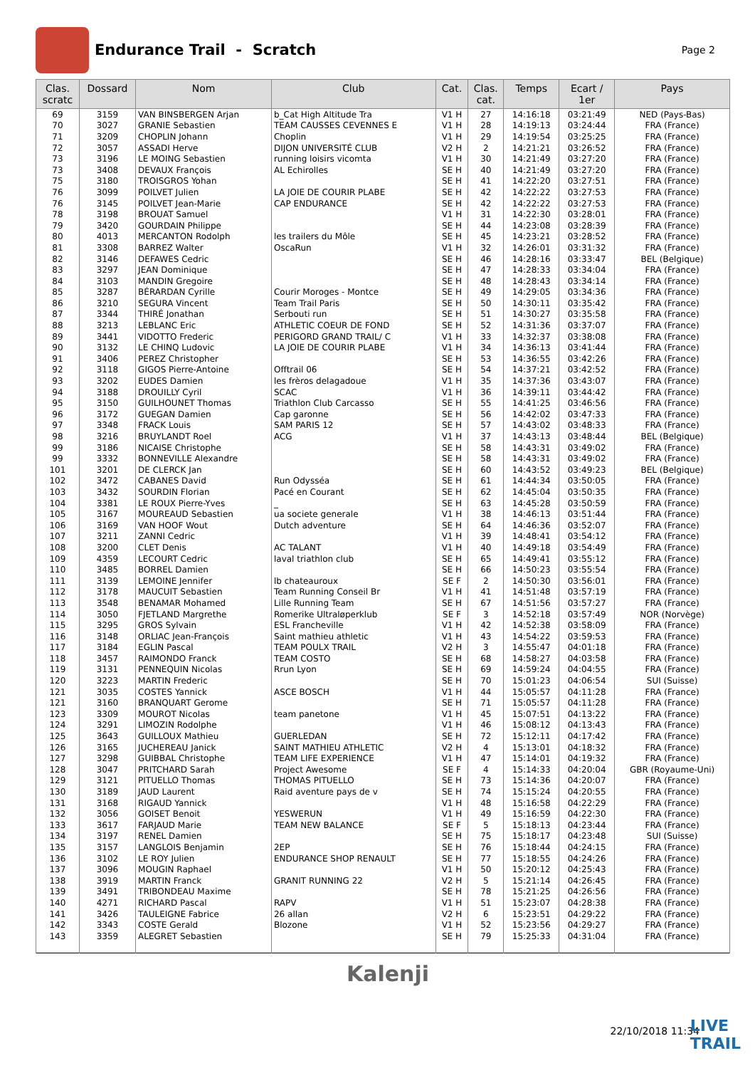Endurance Trail - Scratch
Page 2
| Clas. scratc | Dossard | Nom | Club | Cat. | Clas. cat. | Temps | Ecart / 1er | Pays |
| --- | --- | --- | --- | --- | --- | --- | --- | --- |
| 69 | 3159 | VAN BINSBERGEN Arjan | b_Cat High Altitude Tra | V1 H | 27 | 14:16:18 | 03:21:49 | NED (Pays-Bas) |
| 70 | 3027 | GRANIE Sebastien | TEAM CAUSSES CEVENNES E | V1 H | 28 | 14:19:13 | 03:24:44 | FRA (France) |
| 71 | 3209 | CHOPLIN Johann | Choplin | V1 H | 29 | 14:19:54 | 03:25:25 | FRA (France) |
| 72 | 3057 | ASSADI Herve | DIJON UNIVERSITÉ CLUB | V2 H | 2 | 14:21:21 | 03:26:52 | FRA (France) |
| 73 | 3196 | LE MOING Sebastien | running loisirs vicomta | V1 H | 30 | 14:21:49 | 03:27:20 | FRA (France) |
| 73 | 3408 | DEVAUX François | AL Echirolles | SE H | 40 | 14:21:49 | 03:27:20 | FRA (France) |
| 75 | 3180 | TROISGROS Yohan | | SE H | 41 | 14:22:20 | 03:27:51 | FRA (France) |
| 76 | 3099 | POILVET Julien | LA JOIE DE COURIR PLABE | SE H | 42 | 14:22:22 | 03:27:53 | FRA (France) |
| 76 | 3145 | POILVET Jean-Marie | CAP ENDURANCE | SE H | 42 | 14:22:22 | 03:27:53 | FRA (France) |
| 78 | 3198 | BROUAT Samuel | | V1 H | 31 | 14:22:30 | 03:28:01 | FRA (France) |
| 79 | 3420 | GOURDAIN Philippe | | SE H | 44 | 14:23:08 | 03:28:39 | FRA (France) |
| 80 | 4013 | MERCANTON Rodolph | les trailers du Môle | SE H | 45 | 14:23:21 | 03:28:52 | FRA (France) |
| 81 | 3308 | BARREZ Walter | OscaRun | V1 H | 32 | 14:26:01 | 03:31:32 | FRA (France) |
| 82 | 3146 | DEFAWES Cedric | | SE H | 46 | 14:28:16 | 03:33:47 | BEL (Belgique) |
| 83 | 3297 | JEAN Dominique | | SE H | 47 | 14:28:33 | 03:34:04 | FRA (France) |
| 84 | 3103 | MANDIN Gregoire | | SE H | 48 | 14:28:43 | 03:34:14 | FRA (France) |
| 85 | 3287 | BÉRARDAN Cyrille | Courir Moroges - Montce | SE H | 49 | 14:29:05 | 03:34:36 | FRA (France) |
| 86 | 3210 | SEGURA Vincent | Team Trail Paris | SE H | 50 | 14:30:11 | 03:35:42 | FRA (France) |
| 87 | 3344 | THIRÉ Jonathan | Serbouti run | SE H | 51 | 14:30:27 | 03:35:58 | FRA (France) |
| 88 | 3213 | LEBLANC Eric | ATHLETIC COEUR DE FOND | SE H | 52 | 14:31:36 | 03:37:07 | FRA (France) |
| 89 | 3441 | VIDOTTO Frederic | PERIGORD GRAND TRAIL/ C | V1 H | 33 | 14:32:37 | 03:38:08 | FRA (France) |
| 90 | 3132 | LE CHINQ Ludovic | LA JOIE DE COURIR PLABE | V1 H | 34 | 14:36:13 | 03:41:44 | FRA (France) |
| 91 | 3406 | PEREZ Christopher | | SE H | 53 | 14:36:55 | 03:42:26 | FRA (France) |
| 92 | 3118 | GIGOS Pierre-Antoine | Offtrail 06 | SE H | 54 | 14:37:21 | 03:42:52 | FRA (France) |
| 93 | 3202 | EUDES Damien | les frèros delagadoue | V1 H | 35 | 14:37:36 | 03:43:07 | FRA (France) |
| 94 | 3188 | DROUILLY Cyril | SCAC | V1 H | 36 | 14:39:11 | 03:44:42 | FRA (France) |
| 95 | 3150 | GUILHOUNET Thomas | Triathlon Club Carcasso | SE H | 55 | 14:41:25 | 03:46:56 | FRA (France) |
| 96 | 3172 | GUEGAN Damien | Cap garonne | SE H | 56 | 14:42:02 | 03:47:33 | FRA (France) |
| 97 | 3348 | FRACK Louis | SAM PARIS 12 | SE H | 57 | 14:43:02 | 03:48:33 | FRA (France) |
| 98 | 3216 | BRUYLANDT Roel | ACG | V1 H | 37 | 14:43:13 | 03:48:44 | BEL (Belgique) |
| 99 | 3186 | NICAISE Christophe | | SE H | 58 | 14:43:31 | 03:49:02 | FRA (France) |
| 99 | 3332 | BONNEVILLE Alexandre | | SE H | 58 | 14:43:31 | 03:49:02 | FRA (France) |
| 101 | 3201 | DE CLERCK Jan | | SE H | 60 | 14:43:52 | 03:49:23 | BEL (Belgique) |
| 102 | 3472 | CABANES David | Run Odysséa | SE H | 61 | 14:44:34 | 03:50:05 | FRA (France) |
| 103 | 3432 | SOURDIN Florian | Pacé en Courant | SE H | 62 | 14:45:04 | 03:50:35 | FRA (France) |
| 104 | 3381 | LE ROUX Pierre-Yves | _ | SE H | 63 | 14:45:28 | 03:50:59 | FRA (France) |
| 105 | 3167 | MOUREAUD Sebastien | ua societe generale | V1 H | 38 | 14:46:13 | 03:51:44 | FRA (France) |
| 106 | 3169 | VAN HOOF Wout | Dutch adventure | SE H | 64 | 14:46:36 | 03:52:07 | FRA (France) |
| 107 | 3211 | ZANNI Cedric | | V1 H | 39 | 14:48:41 | 03:54:12 | FRA (France) |
| 108 | 3200 | CLET Denis | AC TALANT | V1 H | 40 | 14:49:18 | 03:54:49 | FRA (France) |
| 109 | 4359 | LECOURT Cedric | laval triathlon club | SE H | 65 | 14:49:41 | 03:55:12 | FRA (France) |
| 110 | 3485 | BORREL Damien | | SE H | 66 | 14:50:23 | 03:55:54 | FRA (France) |
| 111 | 3139 | LEMOINE Jennifer | lb chateauroux | SE F | 2 | 14:50:30 | 03:56:01 | FRA (France) |
| 112 | 3178 | MAUCUIT Sebastien | Team Running Conseil Br | V1 H | 41 | 14:51:48 | 03:57:19 | FRA (France) |
| 113 | 3548 | BENAMAR Mohamed | Lille Running Team | SE H | 67 | 14:51:56 | 03:57:27 | FRA (France) |
| 114 | 3050 | FJETLAND Margrethe | Romerike Ultraløperklub | SE F | 3 | 14:52:18 | 03:57:49 | NOR (Norvège) |
| 115 | 3295 | GROS Sylvain | ESL Francheville | V1 H | 42 | 14:52:38 | 03:58:09 | FRA (France) |
| 116 | 3148 | ORLIAC Jean-François | Saint mathieu athletic | V1 H | 43 | 14:54:22 | 03:59:53 | FRA (France) |
| 117 | 3184 | EGLIN Pascal | TEAM POULX TRAIL | V2 H | 3 | 14:55:47 | 04:01:18 | FRA (France) |
| 118 | 3457 | RAIMONDO Franck | TEAM COSTO | SE H | 68 | 14:58:27 | 04:03:58 | FRA (France) |
| 119 | 3131 | PENNEQUIN Nicolas | Rrun Lyon | SE H | 69 | 14:59:24 | 04:04:55 | FRA (France) |
| 120 | 3223 | MARTIN Frederic | | SE H | 70 | 15:01:23 | 04:06:54 | SUI (Suisse) |
| 121 | 3035 | COSTES Yannick | ASCE BOSCH | V1 H | 44 | 15:05:57 | 04:11:28 | FRA (France) |
| 121 | 3160 | BRANQUART Gerome | | SE H | 71 | 15:05:57 | 04:11:28 | FRA (France) |
| 123 | 3309 | MOUROT Nicolas | team panetone | V1 H | 45 | 15:07:51 | 04:13:22 | FRA (France) |
| 124 | 3291 | LIMOZIN Rodolphe | | V1 H | 46 | 15:08:12 | 04:13:43 | FRA (France) |
| 125 | 3643 | GUILLOUX Mathieu | GUERLEDAN | SE H | 72 | 15:12:11 | 04:17:42 | FRA (France) |
| 126 | 3165 | JUCHEREAU Janick | SAINT MATHIEU ATHLETIC | V2 H | 4 | 15:13:01 | 04:18:32 | FRA (France) |
| 127 | 3298 | GUIBBAL Christophe | TEAM LIFE EXPERIENCE | V1 H | 47 | 15:14:01 | 04:19:32 | FRA (France) |
| 128 | 3047 | PRITCHARD Sarah | Project Awesome | SE F | 4 | 15:14:33 | 04:20:04 | GBR (Royaume-Uni) |
| 129 | 3121 | PITUELLO Thomas | THOMAS PITUELLO | SE H | 73 | 15:14:36 | 04:20:07 | FRA (France) |
| 130 | 3189 | JAUD Laurent | Raid aventure pays de v | SE H | 74 | 15:15:24 | 04:20:55 | FRA (France) |
| 131 | 3168 | RIGAUD Yannick | | V1 H | 48 | 15:16:58 | 04:22:29 | FRA (France) |
| 132 | 3056 | GOISET Benoit | YESWERUN | V1 H | 49 | 15:16:59 | 04:22:30 | FRA (France) |
| 133 | 3617 | FARJAUD Marie | TEAM NEW BALANCE | SE F | 5 | 15:18:13 | 04:23:44 | FRA (France) |
| 134 | 3197 | RENEL Damien | | SE H | 75 | 15:18:17 | 04:23:48 | SUI (Suisse) |
| 135 | 3157 | LANGLOIS Benjamin | 2EP | SE H | 76 | 15:18:44 | 04:24:15 | FRA (France) |
| 136 | 3102 | LE ROY Julien | ENDURANCE SHOP RENAULT | SE H | 77 | 15:18:55 | 04:24:26 | FRA (France) |
| 137 | 3096 | MOUGIN Raphael | | V1 H | 50 | 15:20:12 | 04:25:43 | FRA (France) |
| 138 | 3919 | MARTIN Franck | GRANIT RUNNING 22 | V2 H | 5 | 15:21:14 | 04:26:45 | FRA (France) |
| 139 | 3491 | TRIBONDEAU Maxime | | SE H | 78 | 15:21:25 | 04:26:56 | FRA (France) |
| 140 | 4271 | RICHARD Pascal | RAPV | V1 H | 51 | 15:23:07 | 04:28:38 | FRA (France) |
| 141 | 3426 | TAULEIGNE Fabrice | 26 allan | V2 H | 6 | 15:23:51 | 04:29:22 | FRA (France) |
| 142 | 3343 | COSTE Gerald | Blozone | V1 H | 52 | 15:23:56 | 04:29:27 | FRA (France) |
| 143 | 3359 | ALEGRET Sebastien | | SE H | 79 | 15:25:33 | 04:31:04 | FRA (France) |
Kalenji
22/10/2018 11:34
LIVE
TRAIL